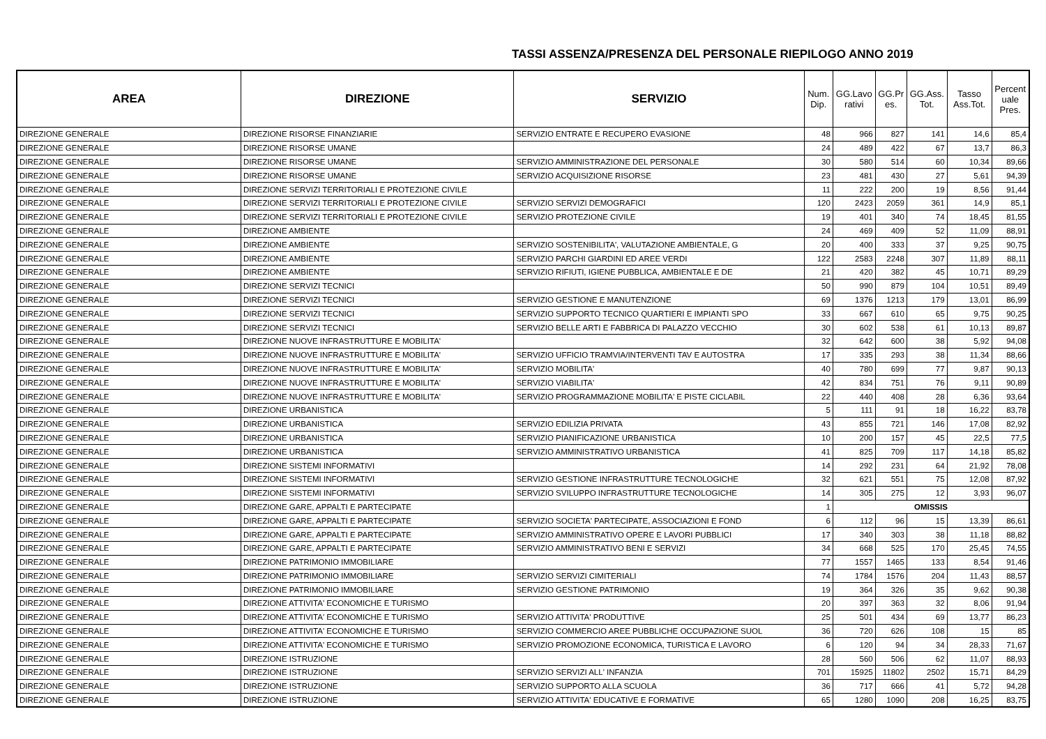TASSI ASSENZA/PRESENZA DEL PERSONALE RIEPILOGO ANNO 2019
| AREA | DIREZIONE | SERVIZIO | Num. Dip. | GG.Lavo rativi | GG.Pr es. | GG.Ass. Tot. | Tasso Ass.Tot. | Percent uale Pres. |
| --- | --- | --- | --- | --- | --- | --- | --- | --- |
| DIREZIONE GENERALE | DIREZIONE RISORSE FINANZIARIE | SERVIZIO ENTRATE E RECUPERO EVASIONE | 48 | 966 | 827 | 141 | 14,6 | 85,4 |
| DIREZIONE GENERALE | DIREZIONE RISORSE UMANE | | 24 | 489 | 422 | 67 | 13,7 | 86,3 |
| DIREZIONE GENERALE | DIREZIONE RISORSE UMANE | SERVIZIO AMMINISTRAZIONE DEL PERSONALE | 30 | 580 | 514 | 60 | 10,34 | 89,66 |
| DIREZIONE GENERALE | DIREZIONE RISORSE UMANE | SERVIZIO ACQUISIZIONE RISORSE | 23 | 481 | 430 | 27 | 5,61 | 94,39 |
| DIREZIONE GENERALE | DIREZIONE SERVIZI TERRITORIALI E PROTEZIONE CIVILE | | 11 | 222 | 200 | 19 | 8,56 | 91,44 |
| DIREZIONE GENERALE | DIREZIONE SERVIZI TERRITORIALI E PROTEZIONE CIVILE | SERVIZIO SERVIZI DEMOGRAFICI | 120 | 2423 | 2059 | 361 | 14,9 | 85,1 |
| DIREZIONE GENERALE | DIREZIONE SERVIZI TERRITORIALI E PROTEZIONE CIVILE | SERVIZIO PROTEZIONE CIVILE | 19 | 401 | 340 | 74 | 18,45 | 81,55 |
| DIREZIONE GENERALE | DIREZIONE AMBIENTE | | 24 | 469 | 409 | 52 | 11,09 | 88,91 |
| DIREZIONE GENERALE | DIREZIONE AMBIENTE | SERVIZIO SOSTENIBILITA', VALUTAZIONE AMBIENTALE, G | 20 | 400 | 333 | 37 | 9,25 | 90,75 |
| DIREZIONE GENERALE | DIREZIONE AMBIENTE | SERVIZIO PARCHI GIARDINI ED AREE VERDI | 122 | 2583 | 2248 | 307 | 11,89 | 88,11 |
| DIREZIONE GENERALE | DIREZIONE AMBIENTE | SERVIZIO RIFIUTI, IGIENE PUBBLICA, AMBIENTALE E DE | 21 | 420 | 382 | 45 | 10,71 | 89,29 |
| DIREZIONE GENERALE | DIREZIONE SERVIZI TECNICI | | 50 | 990 | 879 | 104 | 10,51 | 89,49 |
| DIREZIONE GENERALE | DIREZIONE SERVIZI TECNICI | SERVIZIO GESTIONE E MANUTENZIONE | 69 | 1376 | 1213 | 179 | 13,01 | 86,99 |
| DIREZIONE GENERALE | DIREZIONE SERVIZI TECNICI | SERVIZIO SUPPORTO TECNICO QUARTIERI E IMPIANTI SPO | 33 | 667 | 610 | 65 | 9,75 | 90,25 |
| DIREZIONE GENERALE | DIREZIONE SERVIZI TECNICI | SERVIZIO BELLE ARTI E FABBRICA DI PALAZZO VECCHIO | 30 | 602 | 538 | 61 | 10,13 | 89,87 |
| DIREZIONE GENERALE | DIREZIONE NUOVE INFRASTRUTTURE E MOBILITA' | | 32 | 642 | 600 | 38 | 5,92 | 94,08 |
| DIREZIONE GENERALE | DIREZIONE NUOVE INFRASTRUTTURE E MOBILITA' | SERVIZIO UFFICIO TRAMVIA/INTERVENTI TAV E AUTOSTRA | 17 | 335 | 293 | 38 | 11,34 | 88,66 |
| DIREZIONE GENERALE | DIREZIONE NUOVE INFRASTRUTTURE E MOBILITA' | SERVIZIO MOBILITA' | 40 | 780 | 699 | 77 | 9,87 | 90,13 |
| DIREZIONE GENERALE | DIREZIONE NUOVE INFRASTRUTTURE E MOBILITA' | SERVIZIO VIABILITA' | 42 | 834 | 751 | 76 | 9,11 | 90,89 |
| DIREZIONE GENERALE | DIREZIONE NUOVE INFRASTRUTTURE E MOBILITA' | SERVIZIO PROGRAMMAZIONE MOBILITA' E PISTE CICLABIL | 22 | 440 | 408 | 28 | 6,36 | 93,64 |
| DIREZIONE GENERALE | DIREZIONE URBANISTICA | | 5 | 111 | 91 | 18 | 16,22 | 83,78 |
| DIREZIONE GENERALE | DIREZIONE URBANISTICA | SERVIZIO EDILIZIA PRIVATA | 43 | 855 | 721 | 146 | 17,08 | 82,92 |
| DIREZIONE GENERALE | DIREZIONE URBANISTICA | SERVIZIO PIANIFICAZIONE URBANISTICA | 10 | 200 | 157 | 45 | 22,5 | 77,5 |
| DIREZIONE GENERALE | DIREZIONE URBANISTICA | SERVIZIO AMMINISTRATIVO URBANISTICA | 41 | 825 | 709 | 117 | 14,18 | 85,82 |
| DIREZIONE GENERALE | DIREZIONE SISTEMI INFORMATIVI | | 14 | 292 | 231 | 64 | 21,92 | 78,08 |
| DIREZIONE GENERALE | DIREZIONE SISTEMI INFORMATIVI | SERVIZIO GESTIONE INFRASTRUTTURE TECNOLOGICHE | 32 | 621 | 551 | 75 | 12,08 | 87,92 |
| DIREZIONE GENERALE | DIREZIONE SISTEMI INFORMATIVI | SERVIZIO SVILUPPO INFRASTRUTTURE TECNOLOGICHE | 14 | 305 | 275 | 12 | 3,93 | 96,07 |
| DIREZIONE GENERALE | DIREZIONE GARE, APPALTI E PARTECIPATE | | 1 | OMISSIS | | | | |
| DIREZIONE GENERALE | DIREZIONE GARE, APPALTI E PARTECIPATE | SERVIZIO SOCIETA' PARTECIPATE, ASSOCIAZIONI E FOND | 6 | 112 | 96 | 15 | 13,39 | 86,61 |
| DIREZIONE GENERALE | DIREZIONE GARE, APPALTI E PARTECIPATE | SERVIZIO AMMINISTRATIVO OPERE E LAVORI PUBBLICI | 17 | 340 | 303 | 38 | 11,18 | 88,82 |
| DIREZIONE GENERALE | DIREZIONE GARE, APPALTI E PARTECIPATE | SERVIZIO AMMINISTRATIVO BENI E SERVIZI | 34 | 668 | 525 | 170 | 25,45 | 74,55 |
| DIREZIONE GENERALE | DIREZIONE PATRIMONIO IMMOBILIARE | | 77 | 1557 | 1465 | 133 | 8,54 | 91,46 |
| DIREZIONE GENERALE | DIREZIONE PATRIMONIO IMMOBILIARE | SERVIZIO SERVIZI CIMITERIALI | 74 | 1784 | 1576 | 204 | 11,43 | 88,57 |
| DIREZIONE GENERALE | DIREZIONE PATRIMONIO IMMOBILIARE | SERVIZIO GESTIONE PATRIMONIO | 19 | 364 | 326 | 35 | 9,62 | 90,38 |
| DIREZIONE GENERALE | DIREZIONE ATTIVITA' ECONOMICHE E TURISMO | | 20 | 397 | 363 | 32 | 8,06 | 91,94 |
| DIREZIONE GENERALE | DIREZIONE ATTIVITA' ECONOMICHE E TURISMO | SERVIZIO ATTIVITA' PRODUTTIVE | 25 | 501 | 434 | 69 | 13,77 | 86,23 |
| DIREZIONE GENERALE | DIREZIONE ATTIVITA' ECONOMICHE E TURISMO | SERVIZIO COMMERCIO AREE PUBBLICHE OCCUPAZIONE SUOL | 36 | 720 | 626 | 108 | 15 | 85 |
| DIREZIONE GENERALE | DIREZIONE ATTIVITA' ECONOMICHE E TURISMO | SERVIZIO PROMOZIONE ECONOMICA, TURISTICA E LAVORO | 6 | 120 | 94 | 34 | 28,33 | 71,67 |
| DIREZIONE GENERALE | DIREZIONE ISTRUZIONE | | 28 | 560 | 506 | 62 | 11,07 | 88,93 |
| DIREZIONE GENERALE | DIREZIONE ISTRUZIONE | SERVIZIO SERVIZI ALL' INFANZIA | 701 | 15925 | 11802 | 2502 | 15,71 | 84,29 |
| DIREZIONE GENERALE | DIREZIONE ISTRUZIONE | SERVIZIO SUPPORTO ALLA SCUOLA | 36 | 717 | 666 | 41 | 5,72 | 94,28 |
| DIREZIONE GENERALE | DIREZIONE ISTRUZIONE | SERVIZIO ATTIVITA' EDUCATIVE E FORMATIVE | 65 | 1280 | 1090 | 208 | 16,25 | 83,75 |